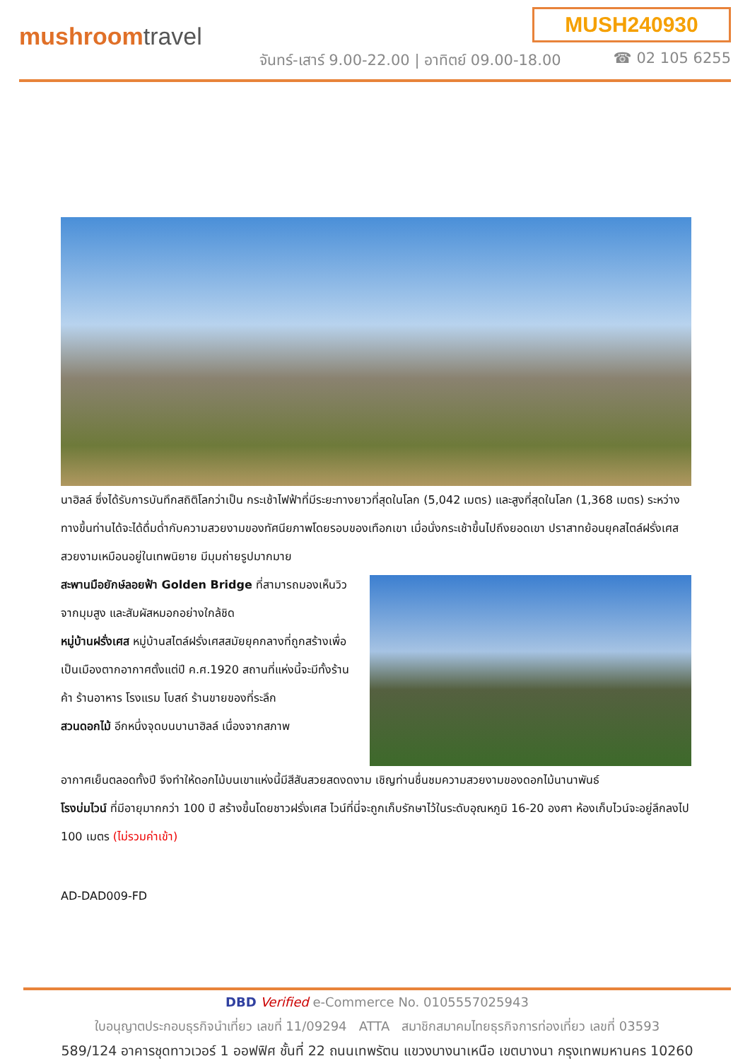MUSH240930
mushroomtravel
จันทร์-เสาร์ 9.00-22.00 | อาทิตย์ 09.00-18.00
☎ 02 105 6255
นาฮิลล์ ซึ่งได้รับการบันทึกสถิติโลกว่าเป็น กระเช้าไฟฟ้าที่มีระยะทางยาวที่สุดในโลก (5,042 เมตร) และสูงที่สุดในโลก (1,368 เมตร) ระหว่างทางขึ้นท่านได้จะได้ดื่มด่ำกับความสวยงามของทัศนียภาพโดยรอบของเทือกเขา เมื่อนั่งกระเช้าขึ้นไปถึงยอดเขา ปราสาทย้อนยุคสไตล์ฝรั่งเศสสวยงามเหมือนอยู่ในเทพนิยาย มีมุมถ่ายรูปมากมาย
สะพานมือยักษ์ลอยฟ้า Golden Bridge ที่สามารถมองเห็นวิวจากมุมสูง และสัมผัสหมอกอย่างใกล้ชิด
หมู่บ้านฝรั่งเศส หมู่บ้านสไตล์ฝรั่งเศสสมัยยุคกลางที่ถูกสร้างเพื่อเป็นเมืองตากอากาศตั้งแต่ปี ค.ศ.1920 สถานที่แห่งนี้จะมีทั้งร้านค้า ร้านอาหาร โรงแรม โบสถ์ ร้านขายของที่ระลึก
สวนดอกไม้ อีกหนึ่งจุดบนบานาฮิลล์ เนื่องจากสภาพ
อากาศเย็นตลอดทั้งปี จึงทำให้ดอกไม้บนเขาแห่งนี้มีสีสันสวยสดงดงาม เชิญท่านชื่นชมความสวยงามของดอกไม้นานาพันธ์
โรงบ่มไวน์ ที่มีอายุมากกว่า 100 ปี สร้างขึ้นโดยชาวฝรั่งเศส ไวน์ที่นี่จะถูกเก็บรักษาไว้ในระดับอุณหภูมิ 16-20 องศา ห้องเก็บไวน์จะอยู่ลึกลงไป 100 เมตร (ไม่รวมค่าเข้า)
AD-DAD009-FD
DBD Verified e-Commerce No. 0105557025943
ใบอนุญาตประกอบธุรกิจนำเที่ยว เลขที่ 11/09294 ATTA สมาชิกสมาคมไทยธุรกิจการท่องเที่ยว เลขที่ 03593
589/124 อาคารชุดทาวเวอร์ 1 ออฟฟิศ ชั้นที่ 22 ถนนเทพรัตน แขวงบางนาเหนือ เขตบางนา กรุงเทพมหานคร 10260